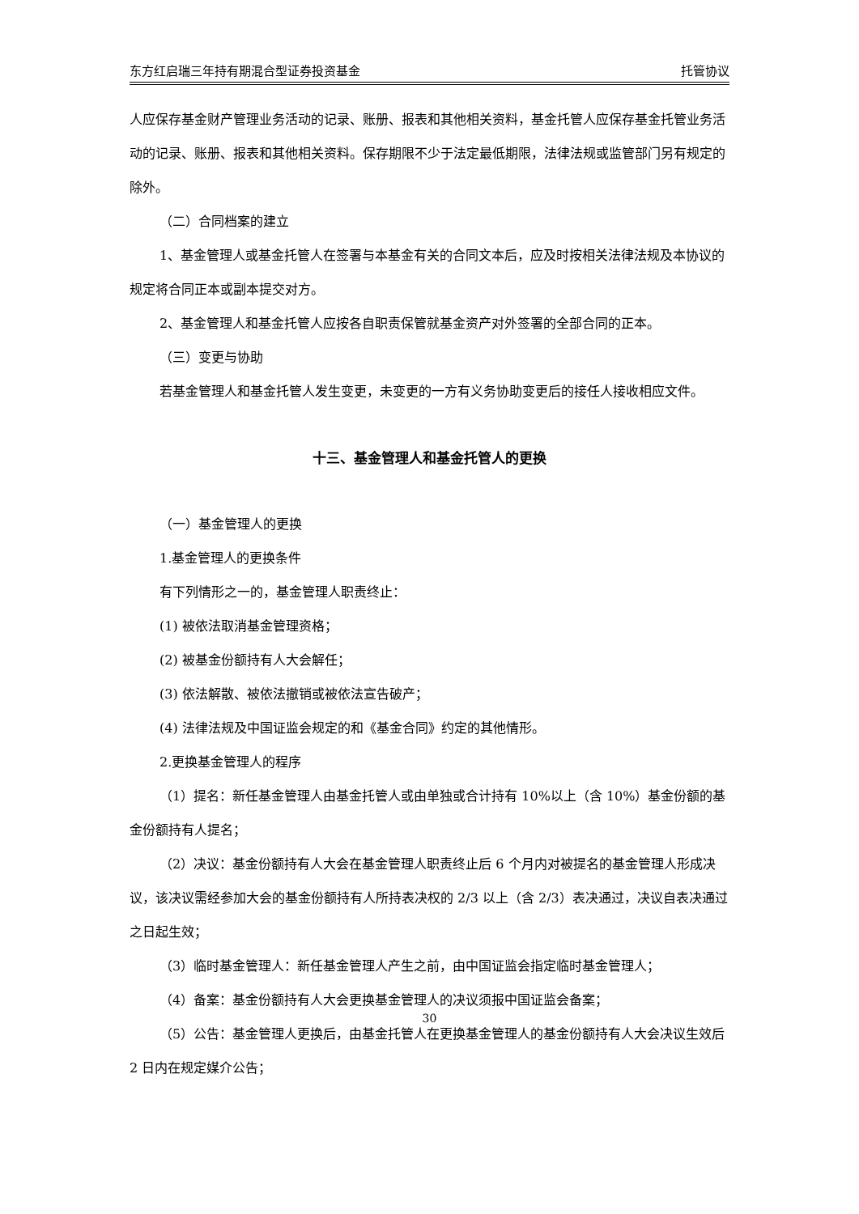东方红启瑞三年持有期混合型证券投资基金 托管协议
人应保存基金财产管理业务活动的记录、账册、报表和其他相关资料，基金托管人应保存基金托管业务活动的记录、账册、报表和其他相关资料。保存期限不少于法定最低期限，法律法规或监管部门另有规定的除外。
（二）合同档案的建立
1、基金管理人或基金托管人在签署与本基金有关的合同文本后，应及时按相关法律法规及本协议的规定将合同正本或副本提交对方。
2、基金管理人和基金托管人应按各自职责保管就基金资产对外签署的全部合同的正本。
（三）变更与协助
若基金管理人和基金托管人发生变更，未变更的一方有义务协助变更后的接任人接收相应文件。
十三、基金管理人和基金托管人的更换
（一）基金管理人的更换
1.基金管理人的更换条件
有下列情形之一的，基金管理人职责终止：
(1) 被依法取消基金管理资格；
(2) 被基金份额持有人大会解任；
(3) 依法解散、被依法撤销或被依法宣告破产；
(4) 法律法规及中国证监会规定的和《基金合同》约定的其他情形。
2.更换基金管理人的程序
（1）提名：新任基金管理人由基金托管人或由单独或合计持有 10%以上（含 10%）基金份额的基金份额持有人提名；
（2）决议：基金份额持有人大会在基金管理人职责终止后 6 个月内对被提名的基金管理人形成决议，该决议需经参加大会的基金份额持有人所持表决权的 2/3 以上（含 2/3）表决通过，决议自表决通过之日起生效；
（3）临时基金管理人：新任基金管理人产生之前，由中国证监会指定临时基金管理人；
（4）备案：基金份额持有人大会更换基金管理人的决议须报中国证监会备案；
（5）公告：基金管理人更换后，由基金托管人在更换基金管理人的基金份额持有人大会决议生效后 2 日内在规定媒介公告；
30